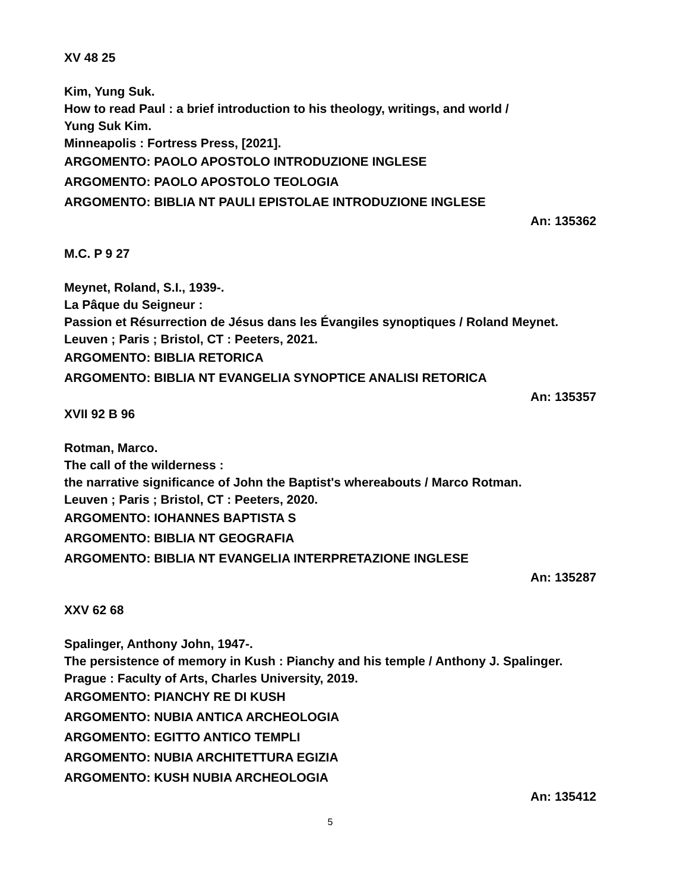XV 48 25
Kim, Yung Suk.
How to read Paul : a brief introduction to his theology, writings, and world /
Yung Suk Kim.
Minneapolis : Fortress Press, [2021].
ARGOMENTO: PAOLO APOSTOLO INTRODUZIONE INGLESE
ARGOMENTO: PAOLO APOSTOLO TEOLOGIA
ARGOMENTO: BIBLIA NT PAULI EPISTOLAE INTRODUZIONE INGLESE
An: 135362
M.C. P 9 27
Meynet, Roland, S.I., 1939-.
La Pâque du Seigneur :
Passion et Résurrection de Jésus dans les Évangiles synoptiques / Roland Meynet.
Leuven ; Paris ; Bristol, CT : Peeters, 2021.
ARGOMENTO: BIBLIA RETORICA
ARGOMENTO: BIBLIA NT EVANGELIA SYNOPTICE ANALISI RETORICA
An: 135357
XVII 92 B 96
Rotman, Marco.
The call of the wilderness :
the narrative significance of John the Baptist's whereabouts / Marco Rotman.
Leuven ; Paris ; Bristol, CT : Peeters, 2020.
ARGOMENTO: IOHANNES BAPTISTA S
ARGOMENTO: BIBLIA NT GEOGRAFIA
ARGOMENTO: BIBLIA NT EVANGELIA INTERPRETAZIONE INGLESE
An: 135287
XXV 62 68
Spalinger, Anthony John, 1947-.
The persistence of memory in Kush : Pianchy and his temple / Anthony J. Spalinger.
Prague : Faculty of Arts, Charles University, 2019.
ARGOMENTO: PIANCHY RE DI KUSH
ARGOMENTO: NUBIA ANTICA ARCHEOLOGIA
ARGOMENTO: EGITTO ANTICO TEMPLI
ARGOMENTO: NUBIA ARCHITETTURA EGIZIA
ARGOMENTO: KUSH NUBIA ARCHEOLOGIA
An: 135412
5